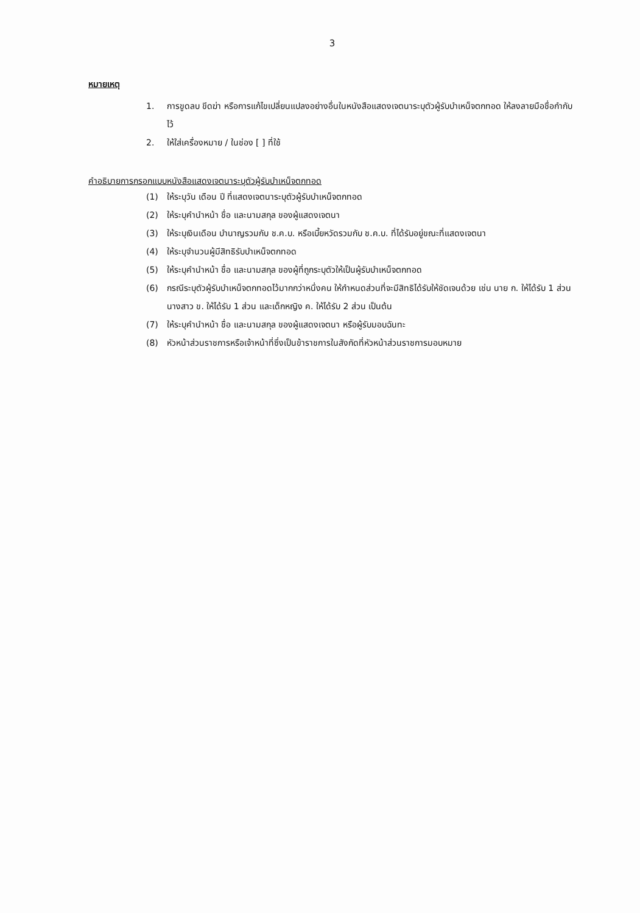3
หมายเหตุ
1. การขูดลบ ขีดฆ่า หรือการแก้ไขเปลี่ยนแปลงอย่างอื่นในหนังสือแสดงเจตนาระบุตัวผู้รับบำเหน็จตกทอด ให้ลงลายมือชื่อกำกับไว้
2. ให้ใส่เครื่องหมาย / ในช่อง [ ] ที่ใช้
คำอธิบายการกรอกแบบหนังสือแสดงเจตนาระบุตัวผู้รับบำเหน็จตกทอด
(1) ให้ระบุวัน เดือน ปี ที่แสดงเจตนาระบุตัวผู้รับบำเหน็จตกทอด
(2) ให้ระบุคำนำหน้า ชื่อ และนามสกุล ของผู้แสดงเจตนา
(3) ให้ระบุเงินเดือน บำนาญรวมกับ ช.ค.บ. หรือเบี้ยหวัดรวมกับ ช.ค.บ. ที่ได้รับอยู่ขณะที่แสดงเจตนา
(4) ให้ระบุจำนวนผู้มีสิทธิรับบำเหน็จตกทอด
(5) ให้ระบุคำนำหน้า ชื่อ และนามสกุล ของผู้ที่ถูกระบุตัวให้เป็นผู้รับบำเหน็จตกทอด
(6) กรณีระบุตัวผู้รับบำเหน็จตกทอดไว้มากกว่าหนึ่งคน ให้กำหนดส่วนที่จะมีสิทธิได้รับให้ชัดเจนด้วย เช่น นาย ก. ให้ได้รับ 1 ส่วน นางสาว ข. ให้ได้รับ 1 ส่วน และเด็กหญิง ค. ให้ได้รับ 2 ส่วน เป็นต้น
(7) ให้ระบุคำนำหน้า ชื่อ และนามสกุล ของผู้แสดงเจตนา หรือผู้รับมอบฉันทะ
(8) หัวหน้าส่วนราชการหรือเจ้าหน้าที่ซึ่งเป็นข้าราชการในสังกัดที่หัวหน้าส่วนราชการมอบหมาย